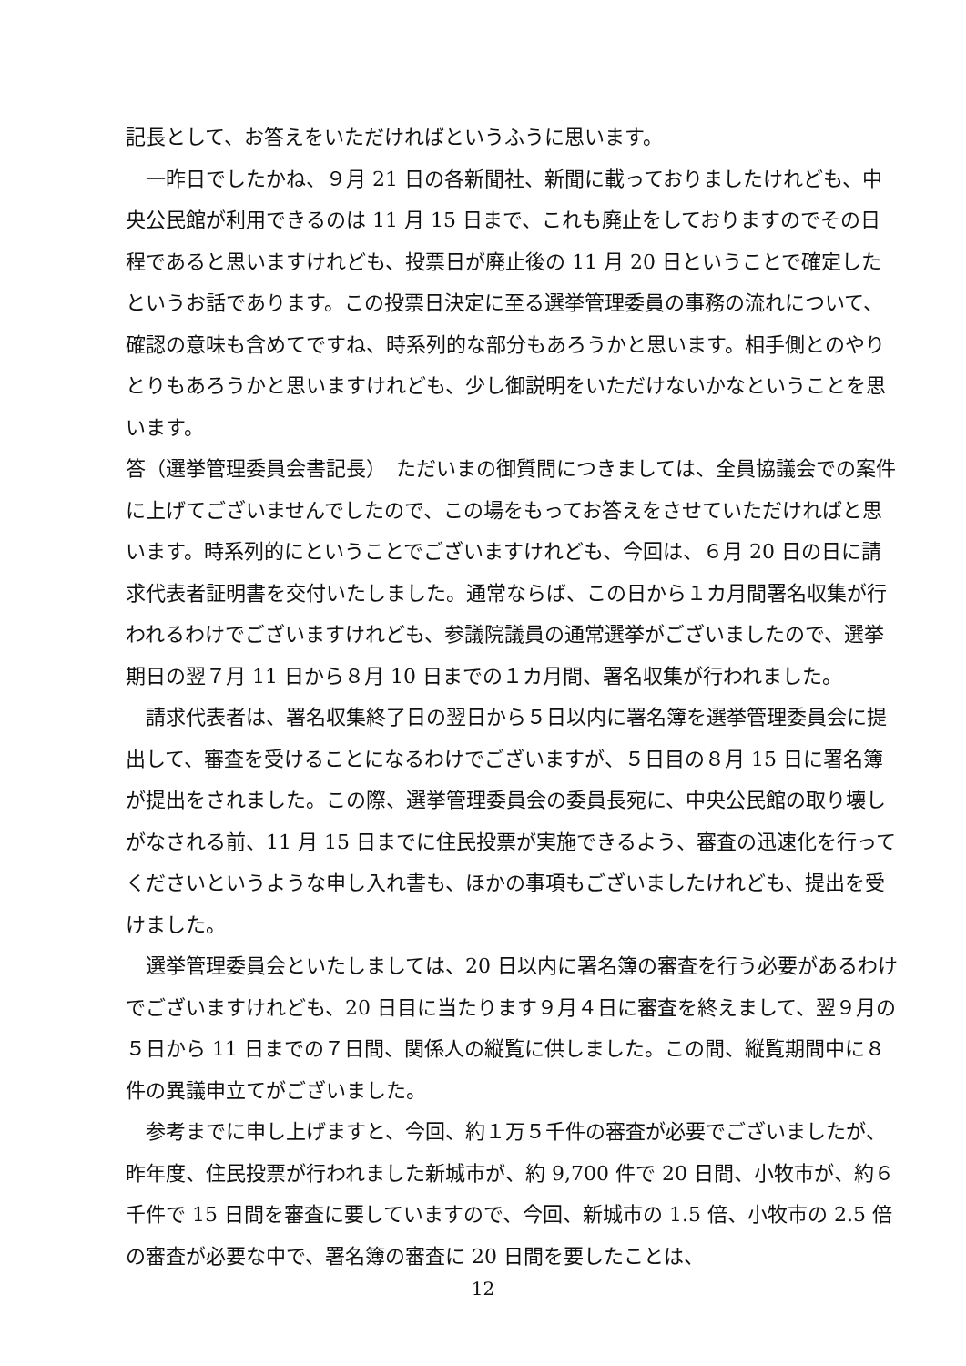記長として、お答えをいただければというふうに思います。
一昨日でしたかね、９月 21 日の各新聞社、新聞に載っておりましたけれども、中央公民館が利用できるのは 11 月 15 日まで、これも廃止をしておりますのでその日程であると思いますけれども、投票日が廃止後の 11 月 20 日ということで確定したというお話であります。この投票日決定に至る選挙管理委員の事務の流れについて、確認の意味も含めてですね、時系列的な部分もあろうかと思います。相手側とのやりとりもあろうかと思いますけれども、少し御説明をいただけないかなということを思います。
答（選挙管理委員会書記長）　ただいまの御質問につきましては、全員協議会での案件に上げてございませんでしたので、この場をもってお答えをさせていただければと思います。時系列的にということでございますけれども、今回は、６月 20 日の日に請求代表者証明書を交付いたしました。通常ならば、この日から１カ月間署名収集が行われるわけでございますけれども、参議院議員の通常選挙がございましたので、選挙期日の翌７月 11 日から８月 10 日までの１カ月間、署名収集が行われました。
請求代表者は、署名収集終了日の翌日から５日以内に署名簿を選挙管理委員会に提出して、審査を受けることになるわけでございますが、５日目の８月 15 日に署名簿が提出をされました。この際、選挙管理委員会の委員長宛に、中央公民館の取り壊しがなされる前、11 月 15 日までに住民投票が実施できるよう、審査の迅速化を行ってくださいというような申し入れ書も、ほかの事項もございましたけれども、提出を受けました。
選挙管理委員会といたしましては、20 日以内に署名簿の審査を行う必要があるわけでございますけれども、20 日目に当たります９月４日に審査を終えまして、翌９月の５日から 11 日までの７日間、関係人の縦覧に供しました。この間、縦覧期間中に８件の異議申立てがございました。
参考までに申し上げますと、今回、約１万５千件の審査が必要でございましたが、昨年度、住民投票が行われました新城市が、約 9,700 件で 20 日間、小牧市が、約６千件で 15 日間を審査に要していますので、今回、新城市の 1.5 倍、小牧市の 2.5 倍の審査が必要な中で、署名簿の審査に 20 日間を要したことは、
12